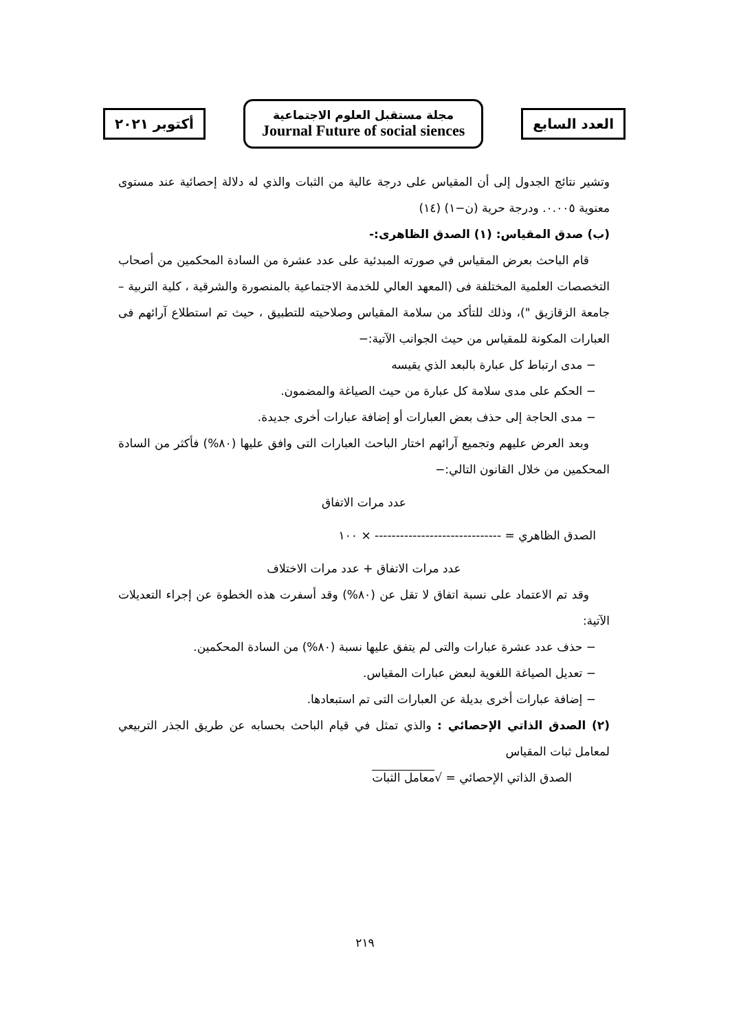العدد السابع
مجلة مستقبل العلوم الاجتماعية
Journal Future of social siences
أكتوبر ٢٠٢١
وتشير نتائج الجدول إلى أن المقياس على درجة عالية من الثبات والذي له دلالة إحصائية عند مستوى معنوية ٠.٠٠٥. ودرجة حرية (ن−١) (١٤)
(ب) صدق المقياس: (١) الصدق الظاهرى:-
قام الباحث بعرض المقياس في صورته المبدئية على عدد عشرة من السادة المحكمين من أصحاب التخصصات العلمية المختلفة فى (المعهد العالي للخدمة الاجتماعية بالمنصورة والشرقية ، كلية التربية – جامعة الزقازيق ")، وذلك للتأكد من سلامة المقياس وصلاحيته للتطبيق ، حيث تم استطلاع آرائهم فى العبارات المكونة للمقياس من حيث الجوانب الآتية:−
− مدى ارتباط كل عبارة بالبعد الذي يقيسه
− الحكم على مدى سلامة كل عبارة من حيث الصياغة والمضمون.
− مدى الحاجة إلى حذف بعض العبارات أو إضافة عبارات أخرى جديدة.
وبعد العرض عليهم وتجميع آرائهم اختار الباحث العبارات التى وافق عليها (٨٠%) فأكثر من السادة المحكمين من خلال القانون التالي:−
عدد مرات الاتفاق
الصدق الظاهري = ------------------------------ × ١٠٠
عدد مرات الاتفاق + عدد مرات الاختلاف
وقد تم الاعتماد على نسبة اتفاق لا تقل عن (٨٠%) وقد أسفرت هذه الخطوة عن إجراء التعديلات الآتية:
− حذف عدد عشرة عبارات والتى لم يتفق عليها نسبة (٨٠%) من السادة المحكمين.
− تعديل الصياغة اللغوية لبعض عبارات المقياس.
− إضافة عبارات أخرى بديلة عن العبارات التى تم استبعادها.
(٢) الصدق الذاتي الإحصائي : والذي تمثل في قيام الباحث بحسابه عن طريق الجذر التربيعي لمعامل ثبات المقياس
الصدق الذاتي الإحصائي = √معامل الثبات
٢١٩